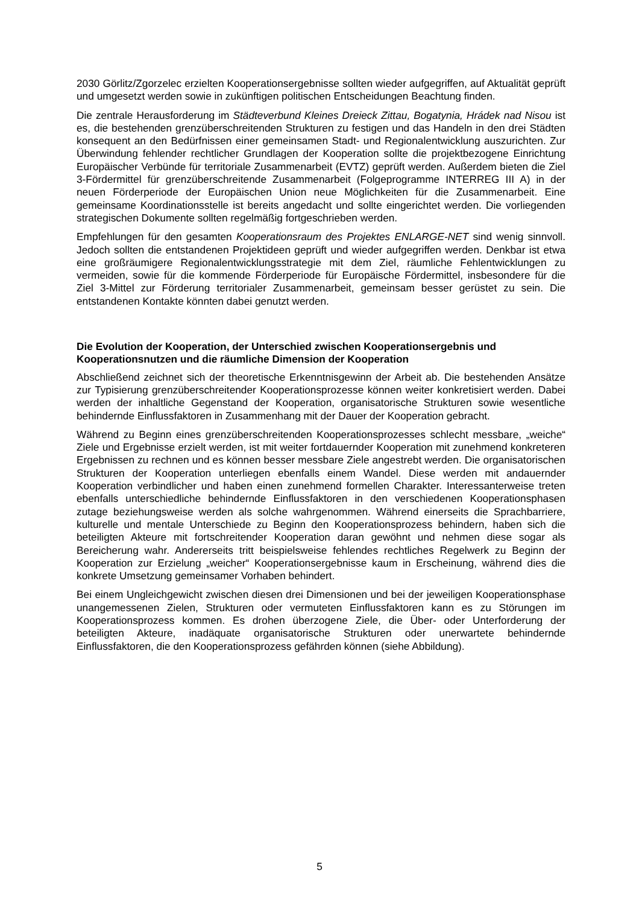2030 Görlitz/Zgorzelec erzielten Kooperationsergebnisse sollten wieder aufgegriffen, auf Aktualität geprüft und umgesetzt werden sowie in zukünftigen politischen Entscheidungen Beachtung finden.
Die zentrale Herausforderung im Städteverbund Kleines Dreieck Zittau, Bogatynia, Hrádek nad Nisou ist es, die bestehenden grenzüberschreitenden Strukturen zu festigen und das Handeln in den drei Städten konsequent an den Bedürfnissen einer gemeinsamen Stadt- und Regionalentwicklung auszurichten. Zur Überwindung fehlender rechtlicher Grundlagen der Kooperation sollte die projektbezogene Einrichtung Europäischer Verbünde für territoriale Zusammenarbeit (EVTZ) geprüft werden. Außerdem bieten die Ziel 3-Fördermittel für grenzüberschreitende Zusammenarbeit (Folgeprogramme INTERREG III A) in der neuen Förderperiode der Europäischen Union neue Möglichkeiten für die Zusammenarbeit. Eine gemeinsame Koordinationsstelle ist bereits angedacht und sollte eingerichtet werden. Die vorliegenden strategischen Dokumente sollten regelmäßig fortgeschrieben werden.
Empfehlungen für den gesamten Kooperationsraum des Projektes ENLARGE-NET sind wenig sinnvoll. Jedoch sollten die entstandenen Projektideen geprüft und wieder aufgegriffen werden. Denkbar ist etwa eine großräumigere Regionalentwicklungsstrategie mit dem Ziel, räumliche Fehlentwicklungen zu vermeiden, sowie für die kommende Förderperiode für Europäische Fördermittel, insbesondere für die Ziel 3-Mittel zur Förderung territorialer Zusammenarbeit, gemeinsam besser gerüstet zu sein. Die entstandenen Kontakte könnten dabei genutzt werden.
Die Evolution der Kooperation, der Unterschied zwischen Kooperationsergebnis und Kooperationsnutzen und die räumliche Dimension der Kooperation
Abschließend zeichnet sich der theoretische Erkenntnisgewinn der Arbeit ab. Die bestehenden Ansätze zur Typisierung grenzüberschreitender Kooperationsprozesse können weiter konkretisiert werden. Dabei werden der inhaltliche Gegenstand der Kooperation, organisatorische Strukturen sowie wesentliche behindernde Einflussfaktoren in Zusammenhang mit der Dauer der Kooperation gebracht.
Während zu Beginn eines grenzüberschreitenden Kooperationsprozesses schlecht messbare, „weiche“ Ziele und Ergebnisse erzielt werden, ist mit weiter fortdauernder Kooperation mit zunehmend konkreteren Ergebnissen zu rechnen und es können besser messbare Ziele angestrebt werden. Die organisatorischen Strukturen der Kooperation unterliegen ebenfalls einem Wandel. Diese werden mit andauernder Kooperation verbindlicher und haben einen zunehmend formellen Charakter. Interessanterweise treten ebenfalls unterschiedliche behindernde Einflussfaktoren in den verschiedenen Kooperationsphasen zutage beziehungsweise werden als solche wahrgenommen. Während einerseits die Sprachbarriere, kulturelle und mentale Unterschiede zu Beginn den Kooperationsprozess behindern, haben sich die beteiligten Akteure mit fortschreitender Kooperation daran gewöhnt und nehmen diese sogar als Bereicherung wahr. Andererseits tritt beispielsweise fehlendes rechtliches Regelwerk zu Beginn der Kooperation zur Erzielung „weicher“ Kooperationsergebnisse kaum in Erscheinung, während dies die konkrete Umsetzung gemeinsamer Vorhaben behindert.
Bei einem Ungleichgewicht zwischen diesen drei Dimensionen und bei der jeweiligen Kooperationsphase unangemessenen Zielen, Strukturen oder vermuteten Einflussfaktoren kann es zu Störungen im Kooperationsprozess kommen. Es drohen überzogene Ziele, die Über- oder Unterforderung der beteiligten Akteure, inadäquate organisatorische Strukturen oder unerwartete behindernde Einflussfaktoren, die den Kooperationsprozess gefährden können (siehe Abbildung).
5